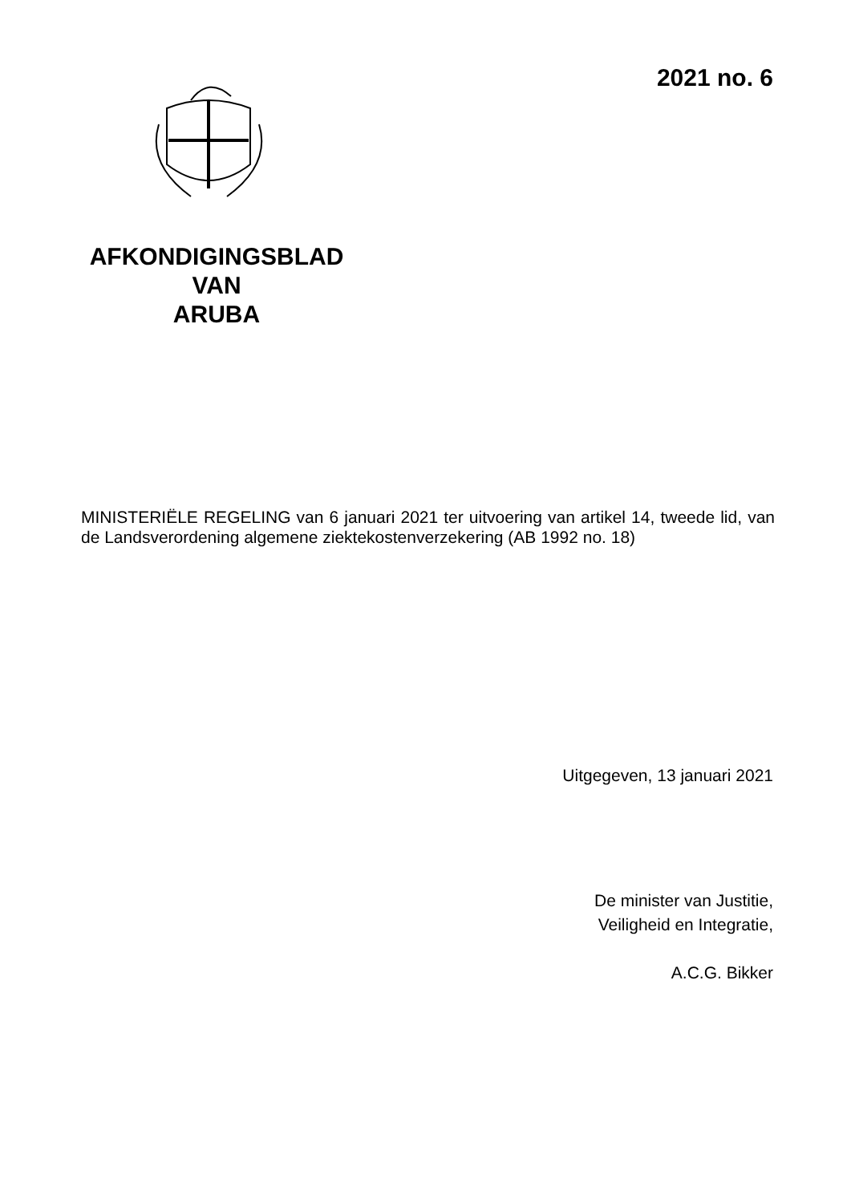2021 no. 6
AFKONDIGINGSBLAD
VAN
ARUBA
MINISTERIËLE REGELING van 6 januari 2021 ter uitvoering van artikel 14, tweede lid, van de Landsverordening algemene ziektekostenverzekering (AB 1992 no. 18)
Uitgegeven, 13 januari 2021
De minister van Justitie,
Veiligheid en Integratie,
A.C.G. Bikker